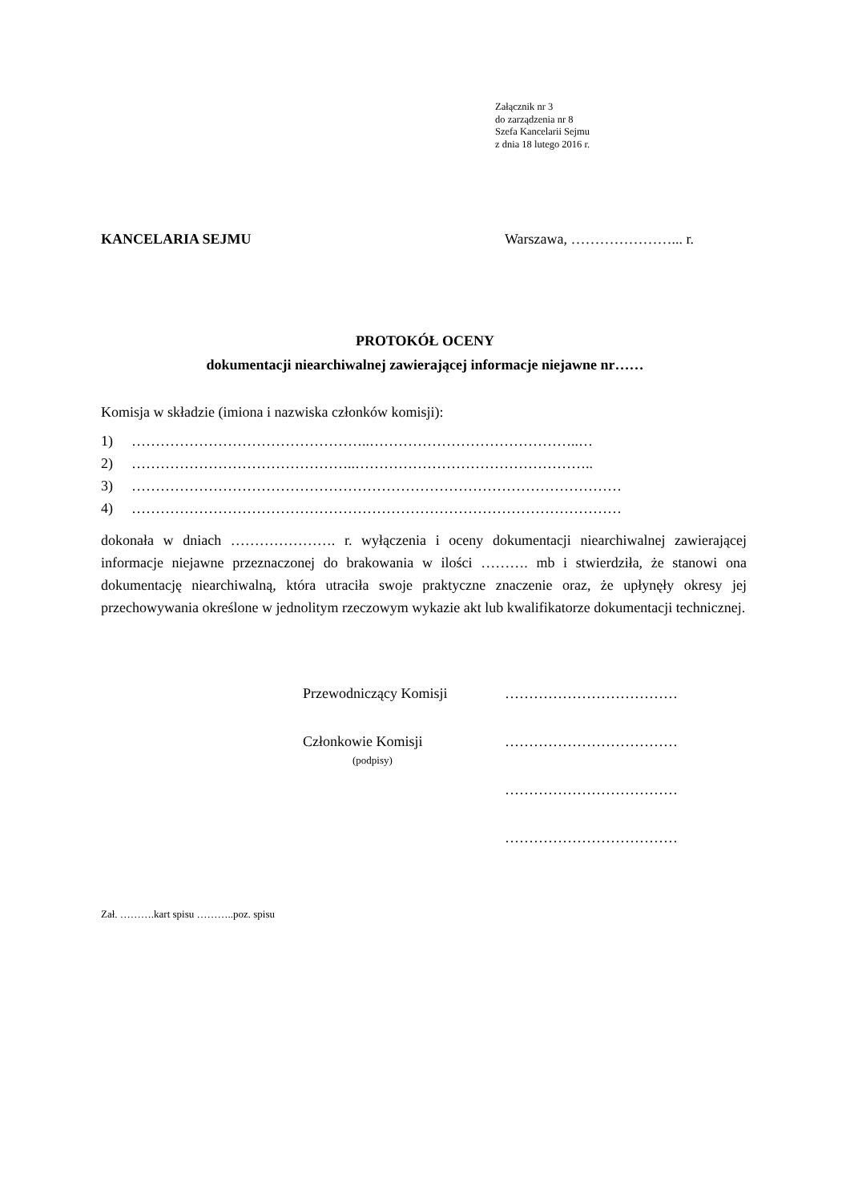Załącznik nr 3
do zarządzenia nr 8
Szefa Kancelarii Sejmu
z dnia 18 lutego 2016 r.
KANCELARIA SEJMU Warszawa, …………………... r.
PROTOKÓŁ OCENY
dokumentacji niearchiwalnej zawierającej informacje niejawne nr……
Komisja w składzie (imiona i nazwiska członków komisji):
1) …………………………………………..……………………………………..…
2) ………………………………………..…………………………………………..
3) …………………………………………………………………………………………
4) …………………………………………………………………………………………
dokonała w dniach …………………. r. wyłączenia i oceny dokumentacji niearchiwalnej zawierającej informacje niejawne przeznaczonej do brakowania w ilości ………. mb i stwierdziła, że stanowi ona dokumentację niearchiwalną, która utraciła swoje praktyczne znaczenie oraz, że upłynęły okresy jej przechowywania określone w jednolitym rzeczowym wykazie akt lub kwalifikatorze dokumentacji technicznej.
Przewodniczący Komisji ………………………………
Członkowie Komisji ………………………………
(podpisy)
………………………………
………………………………
Zał. ……….kart spisu ………..poz. spisu